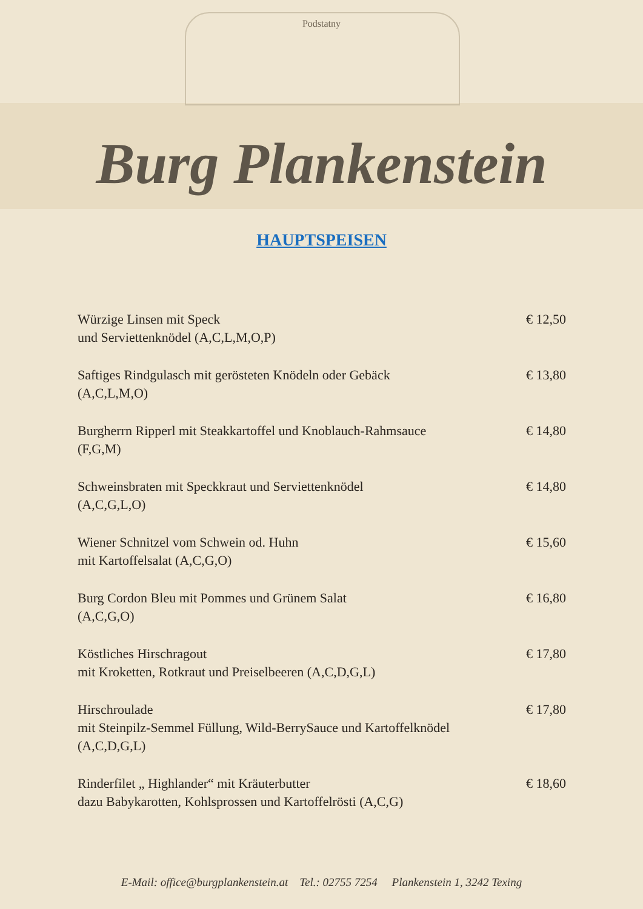Podstatny
Burg Plankenstein
HAUPTSPEISEN
Würzige Linsen mit Speck
und Serviettenknödel (A,C,L,M,O,P)
€ 12,50
Saftiges Rindgulasch mit gerösteten Knödeln oder Gebäck
(A,C,L,M,O)
€ 13,80
Burgherrn Ripperl mit Steakkartoffel und Knoblauch-Rahmsauce
(F,G,M)
€ 14,80
Schweinsbraten mit Speckkraut und Serviettenknödel
(A,C,G,L,O)
€ 14,80
Wiener Schnitzel vom Schwein od. Huhn
mit Kartoffelsalat (A,C,G,O)
€ 15,60
Burg Cordon Bleu mit Pommes und Grünem Salat
(A,C,G,O)
€ 16,80
Köstliches Hirschragout
mit Kroketten, Rotkraut und Preiselbeeren (A,C,D,G,L)
€ 17,80
Hirschroulade
mit Steinpilz-Semmel Füllung, Wild-BerrySauce und Kartoffelknödel
(A,C,D,G,L)
€ 17,80
Rinderfilet „ Highlander“ mit Kräuterbutter
dazu Babykarotten, Kohlsprossen und Kartoffelrösti (A,C,G)
€ 18,60
E-Mail: office@burgplankenstein.at Tel.: 02755 7254 Plankenstein 1, 3242 Texing